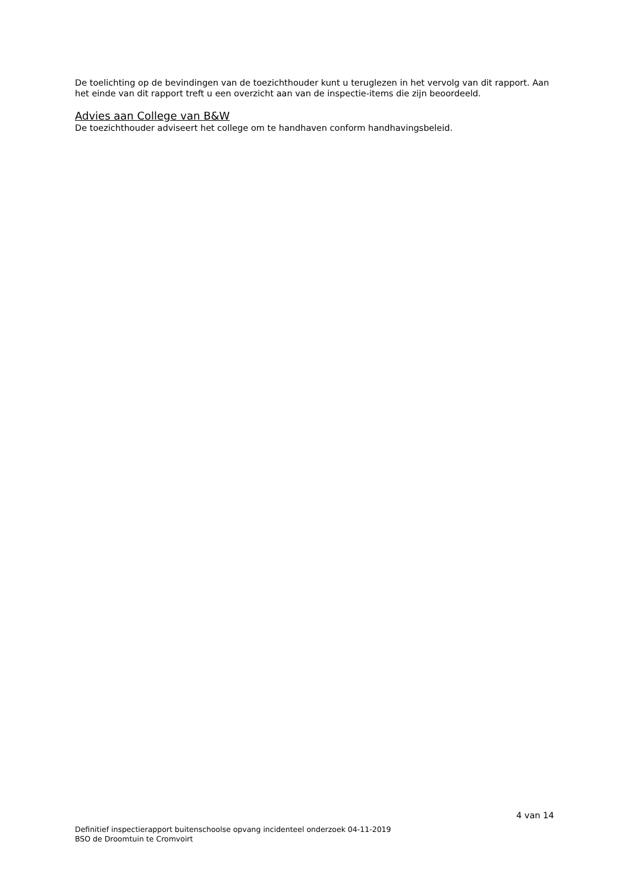De toelichting op de bevindingen van de toezichthouder kunt u teruglezen in het vervolg van dit rapport. Aan het einde van dit rapport treft u een overzicht aan van de inspectie-items die zijn beoordeeld.
Advies aan College van B&W
De toezichthouder adviseert het college om te handhaven conform handhavingsbeleid.
4 van 14
Definitief inspectierapport buitenschoolse opvang incidenteel onderzoek 04-11-2019
BSO de Droomtuin te Cromvoirt